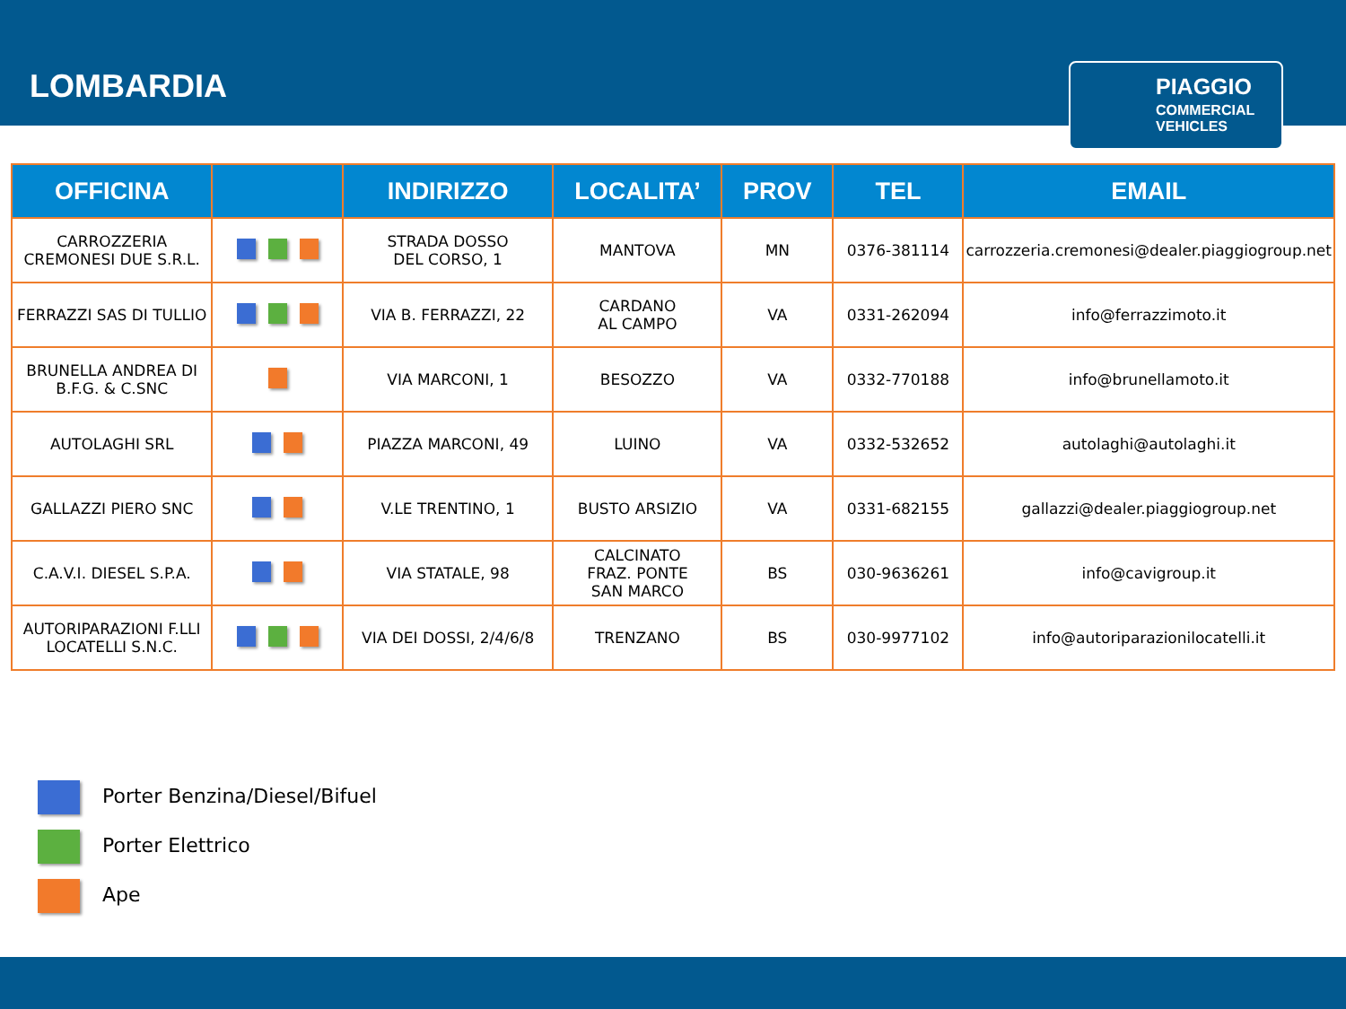LOMBARDIA
PIAGGIO
COMMERCIAL
VEHICLES
| OFFICINA | | INDIRIZZO | LOCALITA’ | PROV | TEL | EMAIL |
| --- | --- | --- | --- | --- | --- | --- |
| CARROZZERIA CREMONESI DUE S.R.L. | | STRADA DOSSO DEL CORSO, 1 | MANTOVA | MN | 0376-381114 | carrozzeria.cremonesi@dealer.piaggiogroup.net |
| FERRAZZI SAS DI TULLIO | | VIA B. FERRAZZI, 22 | CARDANO AL CAMPO | VA | 0331-262094 | info@ferrazzimoto.it |
| BRUNELLA ANDREA DI B.F.G. & C.SNC | | VIA MARCONI, 1 | BESOZZO | VA | 0332-770188 | info@brunellamoto.it |
| AUTOLAGHI SRL | | PIAZZA MARCONI, 49 | LUINO | VA | 0332-532652 | autolaghi@autolaghi.it |
| GALLAZZI PIERO SNC | | V.LE TRENTINO, 1 | BUSTO ARSIZIO | VA | 0331-682155 | gallazzi@dealer.piaggiogroup.net |
| C.A.V.I. DIESEL S.P.A. | | VIA STATALE, 98 | CALCINATO FRAZ. PONTE SAN MARCO | BS | 030-9636261 | info@cavigroup.it |
| AUTORIPARAZIONI F.LLI LOCATELLI S.N.C. | | VIA DEI DOSSI, 2/4/6/8 | TRENZANO | BS | 030-9977102 | info@autoriparazionilocatelli.it |
Porter Benzina/Diesel/Bifuel
Porter Elettrico
Ape